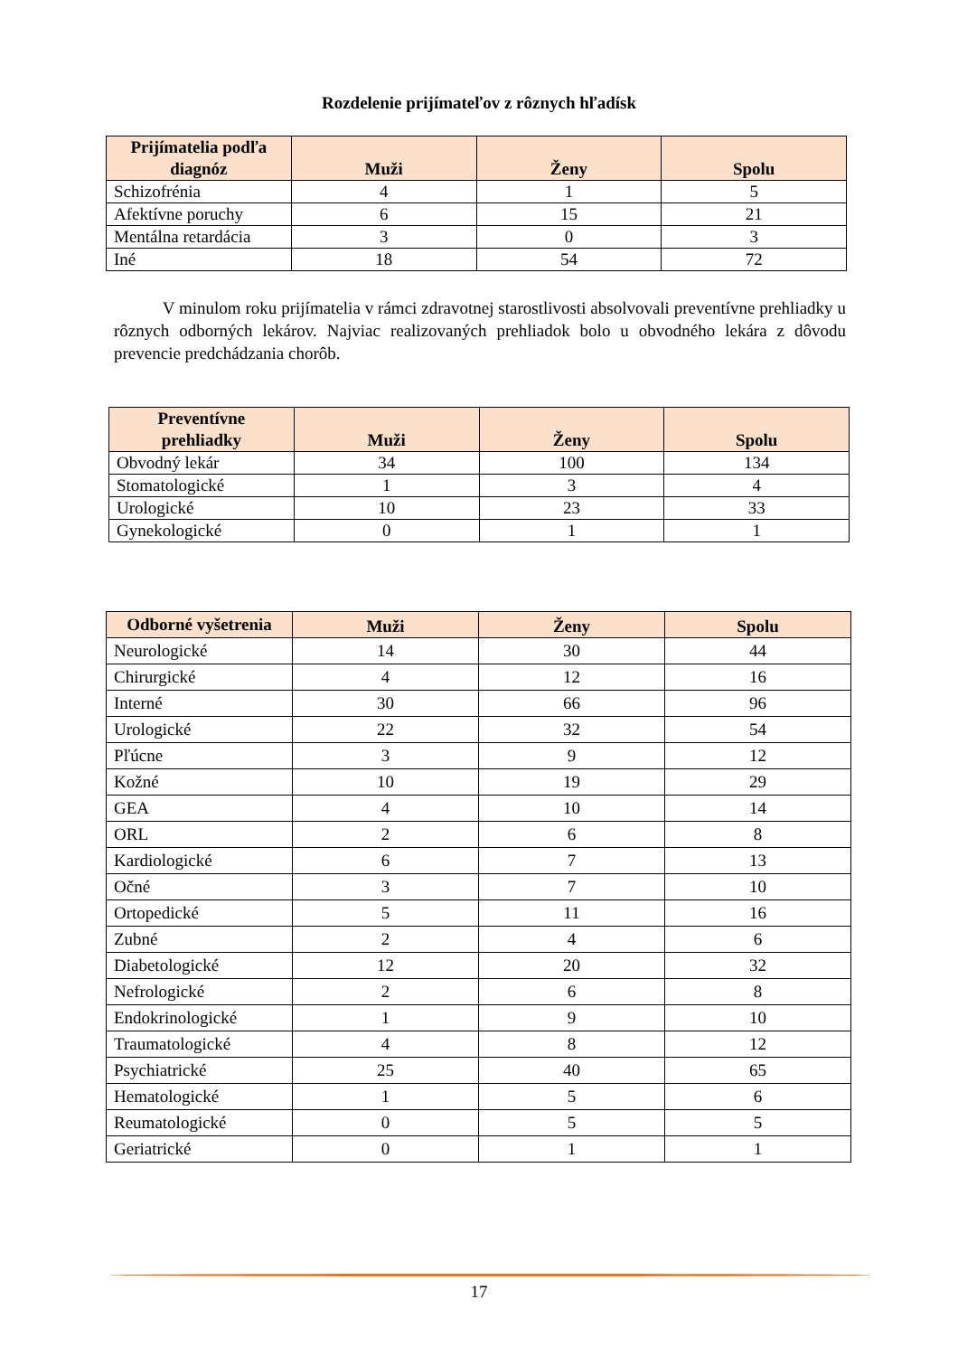Rozdelenie prijímateľov z rôznych hľadísk
| Prijímatelia podľa diagnóz | Muži | Ženy | Spolu |
| --- | --- | --- | --- |
| Schizofrénia | 4 | 1 | 5 |
| Afektívne poruchy | 6 | 15 | 21 |
| Mentálna retardácia | 3 | 0 | 3 |
| Iné | 18 | 54 | 72 |
V minulom roku prijímatelia v rámci zdravotnej starostlivosti absolvovali preventívne prehliadky u rôznych odborných lekárov. Najviac realizovaných prehliadok bolo u obvodného lekára z dôvodu prevencie predchádzania chorôb.
| Preventívne prehliadky | Muži | Ženy | Spolu |
| --- | --- | --- | --- |
| Obvodný lekár | 34 | 100 | 134 |
| Stomatologické | 1 | 3 | 4 |
| Urologické | 10 | 23 | 33 |
| Gynekologické | 0 | 1 | 1 |
| Odborné vyšetrenia | Muži | Ženy | Spolu |
| --- | --- | --- | --- |
| Neurologické | 14 | 30 | 44 |
| Chirurgické | 4 | 12 | 16 |
| Interné | 30 | 66 | 96 |
| Urologické | 22 | 32 | 54 |
| Pľúcne | 3 | 9 | 12 |
| Kožné | 10 | 19 | 29 |
| GEA | 4 | 10 | 14 |
| ORL | 2 | 6 | 8 |
| Kardiologické | 6 | 7 | 13 |
| Očné | 3 | 7 | 10 |
| Ortopedické | 5 | 11 | 16 |
| Zubné | 2 | 4 | 6 |
| Diabetologické | 12 | 20 | 32 |
| Nefrologické | 2 | 6 | 8 |
| Endokrinologické | 1 | 9 | 10 |
| Traumatologické | 4 | 8 | 12 |
| Psychiatrické | 25 | 40 | 65 |
| Hematologické | 1 | 5 | 6 |
| Reumatologické | 0 | 5 | 5 |
| Geriatrické | 0 | 1 | 1 |
17